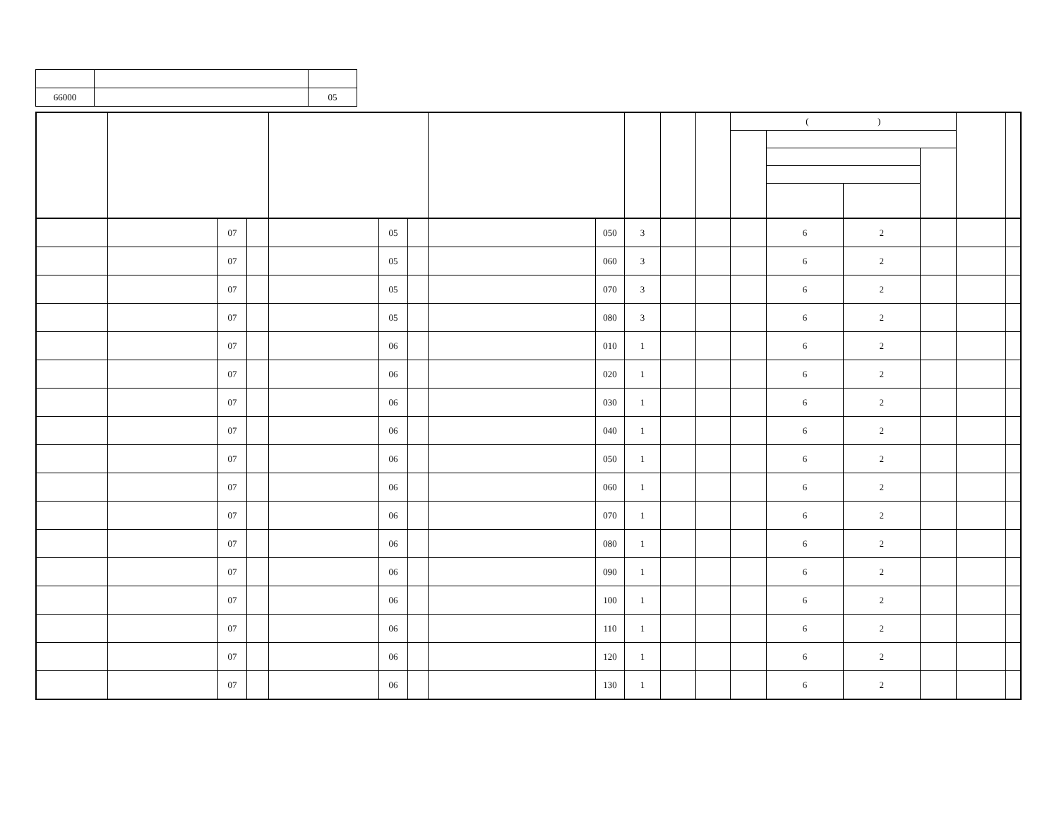| 66000 | | 05 |
| | | | | | | | | | | | | ( ) | | | | | |
| --- | --- | --- | --- | --- | --- | --- | --- | --- | --- | --- | --- | --- | --- | --- | --- | --- | --- |
| | | 07 | | | 05 | | | 050 | 3 | | | | 6 | 2 | | | |
| | | 07 | | | 05 | | | 060 | 3 | | | | 6 | 2 | | | |
| | | 07 | | | 05 | | | 070 | 3 | | | | 6 | 2 | | | |
| | | 07 | | | 05 | | | 080 | 3 | | | | 6 | 2 | | | |
| | | 07 | | | 06 | | | 010 | 1 | | | | 6 | 2 | | | |
| | | 07 | | | 06 | | | 020 | 1 | | | | 6 | 2 | | | |
| | | 07 | | | 06 | | | 030 | 1 | | | | 6 | 2 | | | |
| | | 07 | | | 06 | | | 040 | 1 | | | | 6 | 2 | | | |
| | | 07 | | | 06 | | | 050 | 1 | | | | 6 | 2 | | | |
| | | 07 | | | 06 | | | 060 | 1 | | | | 6 | 2 | | | |
| | | 07 | | | 06 | | | 070 | 1 | | | | 6 | 2 | | | |
| | | 07 | | | 06 | | | 080 | 1 | | | | 6 | 2 | | | |
| | | 07 | | | 06 | | | 090 | 1 | | | | 6 | 2 | | | |
| | | 07 | | | 06 | | | 100 | 1 | | | | 6 | 2 | | | |
| | | 07 | | | 06 | | | 110 | 1 | | | | 6 | 2 | | | |
| | | 07 | | | 06 | | | 120 | 1 | | | | 6 | 2 | | | |
| | | 07 | | | 06 | | | 130 | 1 | | | | 6 | 2 | | | |